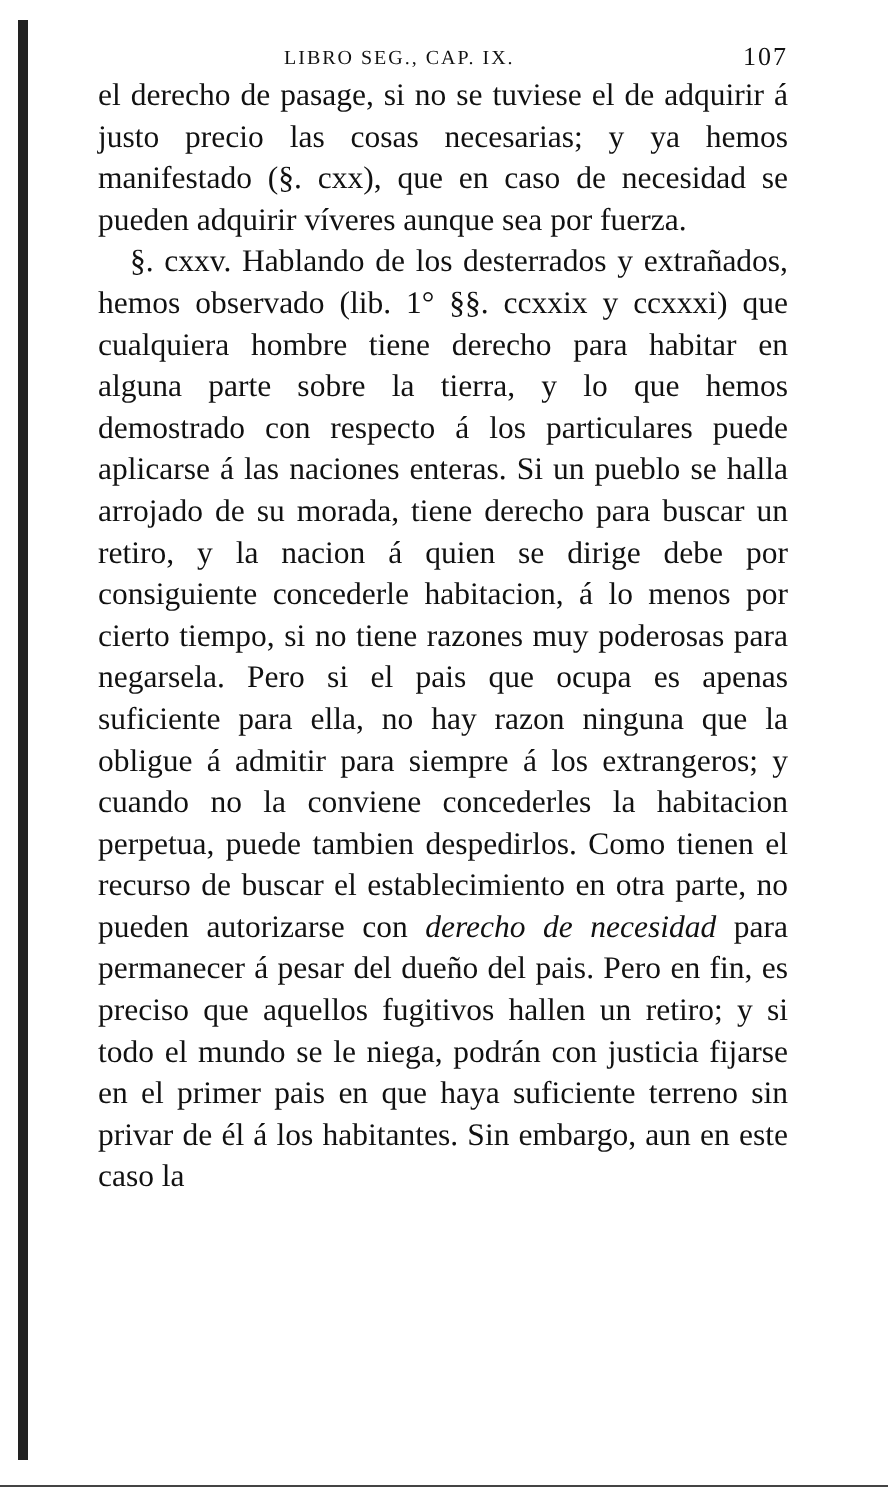LIBRO SEG., CAP. IX. 107
el derecho de pasage, si no se tuviese el de adquirir á justo precio las cosas necesarias; y ya hemos manifestado (§. cxx), que en caso de necesidad se pueden adquirir víveres aunque sea por fuerza.
§. cxxv. Hablando de los desterrados y extrañados, hemos observado (lib. 1° §§. ccxxix y ccxxxi) que cualquiera hombre tiene derecho para habitar en alguna parte sobre la tierra, y lo que hemos demostrado con respecto á los particulares puede aplicarse á las naciones enteras. Si un pueblo se halla arrojado de su morada, tiene derecho para buscar un retiro, y la nacion á quien se dirige debe por consiguiente concederle habitacion, á lo menos por cierto tiempo, si no tiene razones muy poderosas para negarsela. Pero si el pais que ocupa es apenas suficiente para ella, no hay razon ninguna que la obligue á admitir para siempre á los extrangeros; y cuando no la conviene concederles la habitacion perpetua, puede tambien despedirlos. Como tienen el recurso de buscar el establecimiento en otra parte, no pueden autorizarse con derecho de necesidad para permanecer á pesar del dueño del pais. Pero en fin, es preciso que aquellos fugitivos hallen un retiro; y si todo el mundo se le niega, podrán con justicia fijarse en el primer pais en que haya suficiente terreno sin privar de él á los habitantes. Sin embargo, aun en este caso la